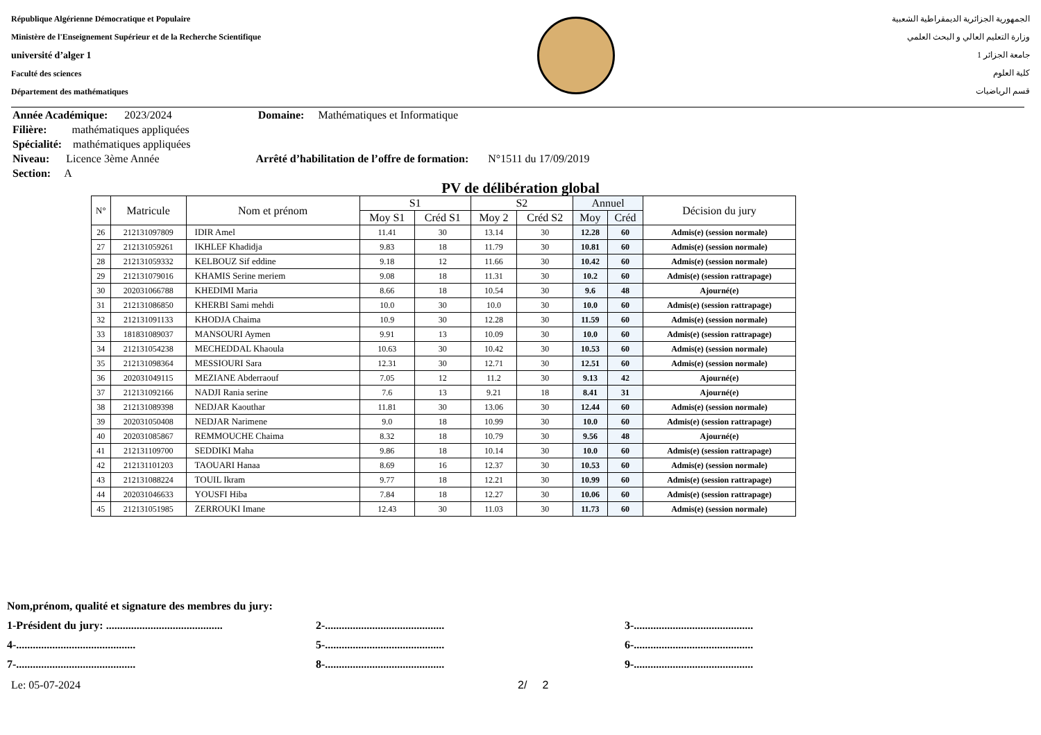République Algérienne Démocratique et Populaire
Ministère de l'Enseignement Supérieur et de la Recherche Scientifique
université d’alger 1
Faculté des sciences
Département des mathématiques
الجمهورية الجزائرية الديمقراطية الشعبية
وزارة التعليم العالي و البحث العلمي
جامعة الجزائر 1
كلية العلوم
قسم الرياضيات
Année Académique: 2023/2024 Domaine: Mathématiques et Informatique
Filière: mathématiques appliquées
Spécialité: mathématiques appliquées
Niveau: Licence 3ème Année Arrêté d’habilitation de l’offre de formation: N°1511 du 17/09/2019
Section: A
PV de délibération global
| N° | Matricule | Nom et prénom | S1 | | S2 | | Annuel | | Décision du jury |
| --- | --- | --- | --- | --- | --- | --- | --- | --- | --- |
| | | | Moy S1 | Créd S1 | Moy 2 | Créd S2 | Moy | Créd | |
| 26 | 212131097809 | IDIR Amel | 11.41 | 30 | 13.14 | 30 | 12.28 | 60 | Admis(e) (session normale) |
| 27 | 212131059261 | IKHLEF Khadidja | 9.83 | 18 | 11.79 | 30 | 10.81 | 60 | Admis(e) (session normale) |
| 28 | 212131059332 | KELBOUZ Sif eddine | 9.18 | 12 | 11.66 | 30 | 10.42 | 60 | Admis(e) (session normale) |
| 29 | 212131079016 | KHAMIS Serine meriem | 9.08 | 18 | 11.31 | 30 | 10.2 | 60 | Admis(e) (session rattrapage) |
| 30 | 202031066788 | KHEDIMI Maria | 8.66 | 18 | 10.54 | 30 | 9.6 | 48 | Ajourné(e) |
| 31 | 212131086850 | KHERBI Sami mehdi | 10.0 | 30 | 10.0 | 30 | 10.0 | 60 | Admis(e) (session rattrapage) |
| 32 | 212131091133 | KHODJA Chaima | 10.9 | 30 | 12.28 | 30 | 11.59 | 60 | Admis(e) (session normale) |
| 33 | 181831089037 | MANSOURI Aymen | 9.91 | 13 | 10.09 | 30 | 10.0 | 60 | Admis(e) (session rattrapage) |
| 34 | 212131054238 | MECHEDDAL Khaoula | 10.63 | 30 | 10.42 | 30 | 10.53 | 60 | Admis(e) (session normale) |
| 35 | 212131098364 | MESSIOURI Sara | 12.31 | 30 | 12.71 | 30 | 12.51 | 60 | Admis(e) (session normale) |
| 36 | 202031049115 | MEZIANE Abderraouf | 7.05 | 12 | 11.2 | 30 | 9.13 | 42 | Ajourné(e) |
| 37 | 212131092166 | NADJI Rania serine | 7.6 | 13 | 9.21 | 18 | 8.41 | 31 | Ajourné(e) |
| 38 | 212131089398 | NEDJAR Kaouthar | 11.81 | 30 | 13.06 | 30 | 12.44 | 60 | Admis(e) (session normale) |
| 39 | 202031050408 | NEDJAR Narimene | 9.0 | 18 | 10.99 | 30 | 10.0 | 60 | Admis(e) (session rattrapage) |
| 40 | 202031085867 | REMMOUCHE Chaima | 8.32 | 18 | 10.79 | 30 | 9.56 | 48 | Ajourné(e) |
| 41 | 212131109700 | SEDDIKI Maha | 9.86 | 18 | 10.14 | 30 | 10.0 | 60 | Admis(e) (session rattrapage) |
| 42 | 212131101203 | TAOUARI Hanaa | 8.69 | 16 | 12.37 | 30 | 10.53 | 60 | Admis(e) (session normale) |
| 43 | 212131088224 | TOUIL Ikram | 9.77 | 18 | 12.21 | 30 | 10.99 | 60 | Admis(e) (session rattrapage) |
| 44 | 202031046633 | YOUSFI Hiba | 7.84 | 18 | 12.27 | 30 | 10.06 | 60 | Admis(e) (session rattrapage) |
| 45 | 212131051985 | ZERROUKI Imane | 12.43 | 30 | 11.03 | 30 | 11.73 | 60 | Admis(e) (session normale) |
Nom,prénom, qualité et signature des membres du jury:
1-Président du jury: .......................................... 2-........................................... 3-...........................................
4-........................................... 5-........................................... 6-...........................................
7-........................................... 8-........................................... 9-...........................................
Le: 05-07-2024 2/ 2